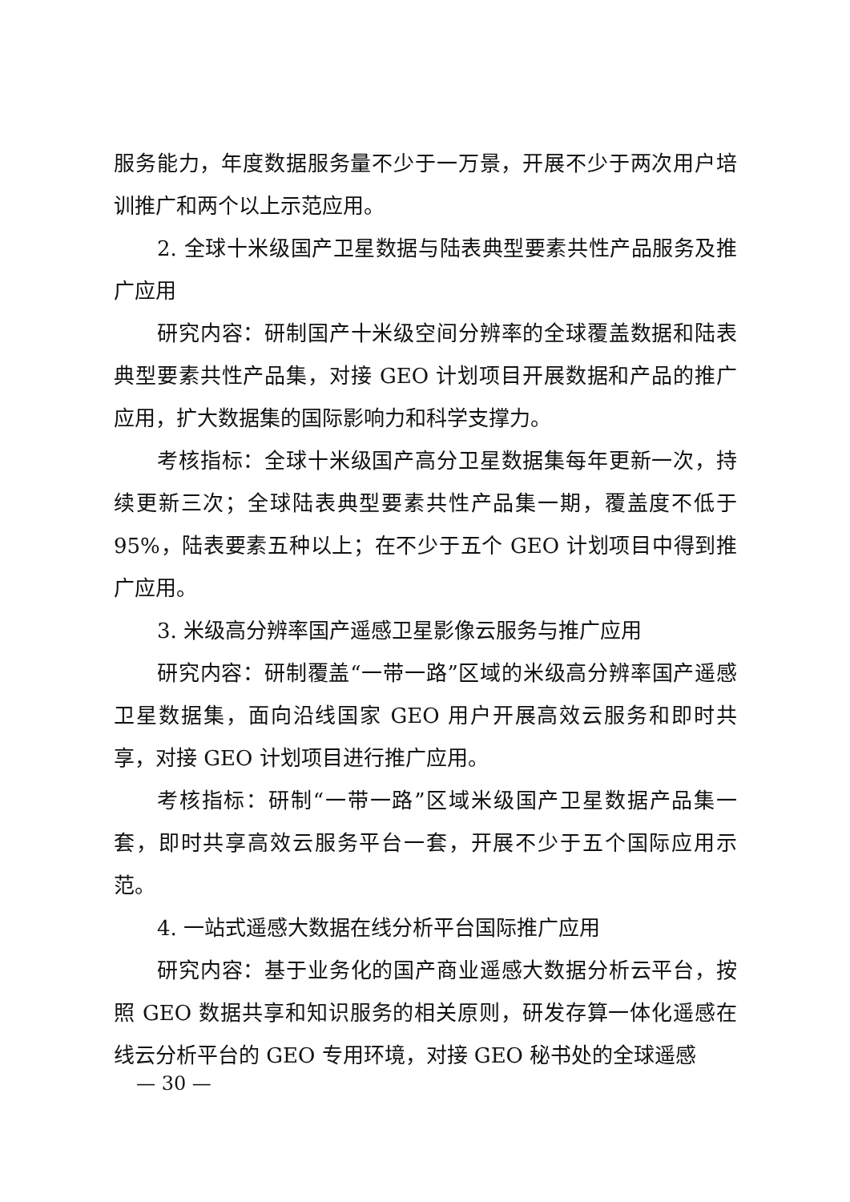服务能力，年度数据服务量不少于一万景，开展不少于两次用户培训推广和两个以上示范应用。
2. 全球十米级国产卫星数据与陆表典型要素共性产品服务及推广应用
研究内容：研制国产十米级空间分辨率的全球覆盖数据和陆表典型要素共性产品集，对接 GEO 计划项目开展数据和产品的推广应用，扩大数据集的国际影响力和科学支撑力。
考核指标：全球十米级国产高分卫星数据集每年更新一次，持续更新三次；全球陆表典型要素共性产品集一期，覆盖度不低于 95%，陆表要素五种以上；在不少于五个 GEO 计划项目中得到推广应用。
3. 米级高分辨率国产遥感卫星影像云服务与推广应用
研究内容：研制覆盖“一带一路”区域的米级高分辨率国产遥感卫星数据集，面向沿线国家 GEO 用户开展高效云服务和即时共享，对接 GEO 计划项目进行推广应用。
考核指标：研制“一带一路”区域米级国产卫星数据产品集一套，即时共享高效云服务平台一套，开展不少于五个国际应用示范。
4. 一站式遥感大数据在线分析平台国际推广应用
研究内容：基于业务化的国产商业遥感大数据分析云平台，按照 GEO 数据共享和知识服务的相关原则，研发存算一体化遥感在线云分析平台的 GEO 专用环境，对接 GEO 秘书处的全球遥感
— 30 —